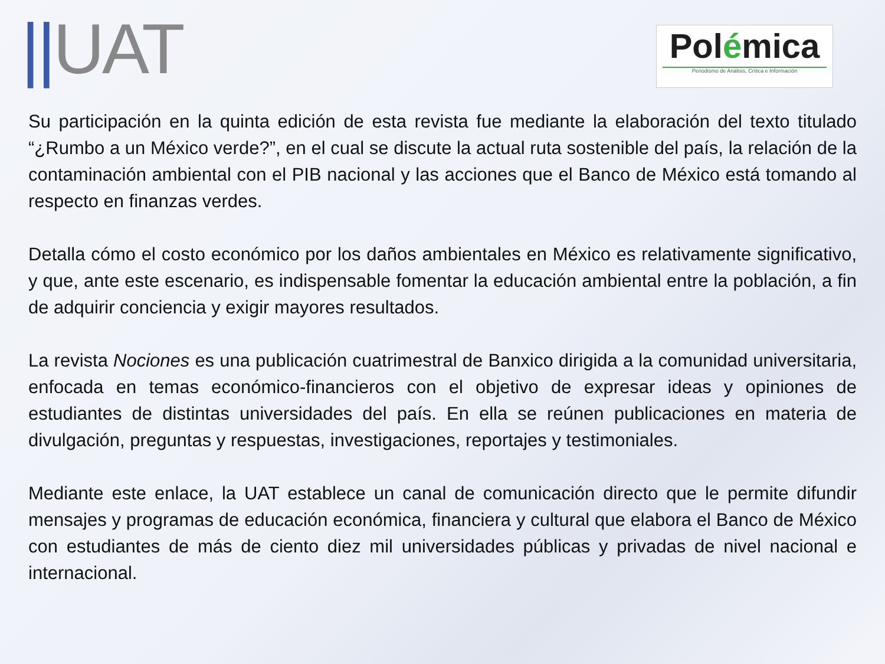||UAT
Polémica
Periodismo de Análisis, Crítica e Información
Su participación en la quinta edición de esta revista fue mediante la elaboración del texto titulado “¿Rumbo a un México verde?”, en el cual se discute la actual ruta sostenible del país, la relación de la contaminación ambiental con el PIB nacional y las acciones que el Banco de México está tomando al respecto en finanzas verdes.
Detalla cómo el costo económico por los daños ambientales en México es relativamente significativo, y que, ante este escenario, es indispensable fomentar la educación ambiental entre la población, a fin de adquirir conciencia y exigir mayores resultados.
La revista Nociones es una publicación cuatrimestral de Banxico dirigida a la comunidad universitaria, enfocada en temas económico-financieros con el objetivo de expresar ideas y opiniones de estudiantes de distintas universidades del país. En ella se reúnen publicaciones en materia de divulgación, preguntas y respuestas, investigaciones, reportajes y testimoniales.
Mediante este enlace, la UAT establece un canal de comunicación directo que le permite difundir mensajes y programas de educación económica, financiera y cultural que elabora el Banco de México con estudiantes de más de ciento diez mil universidades públicas y privadas de nivel nacional e internacional.